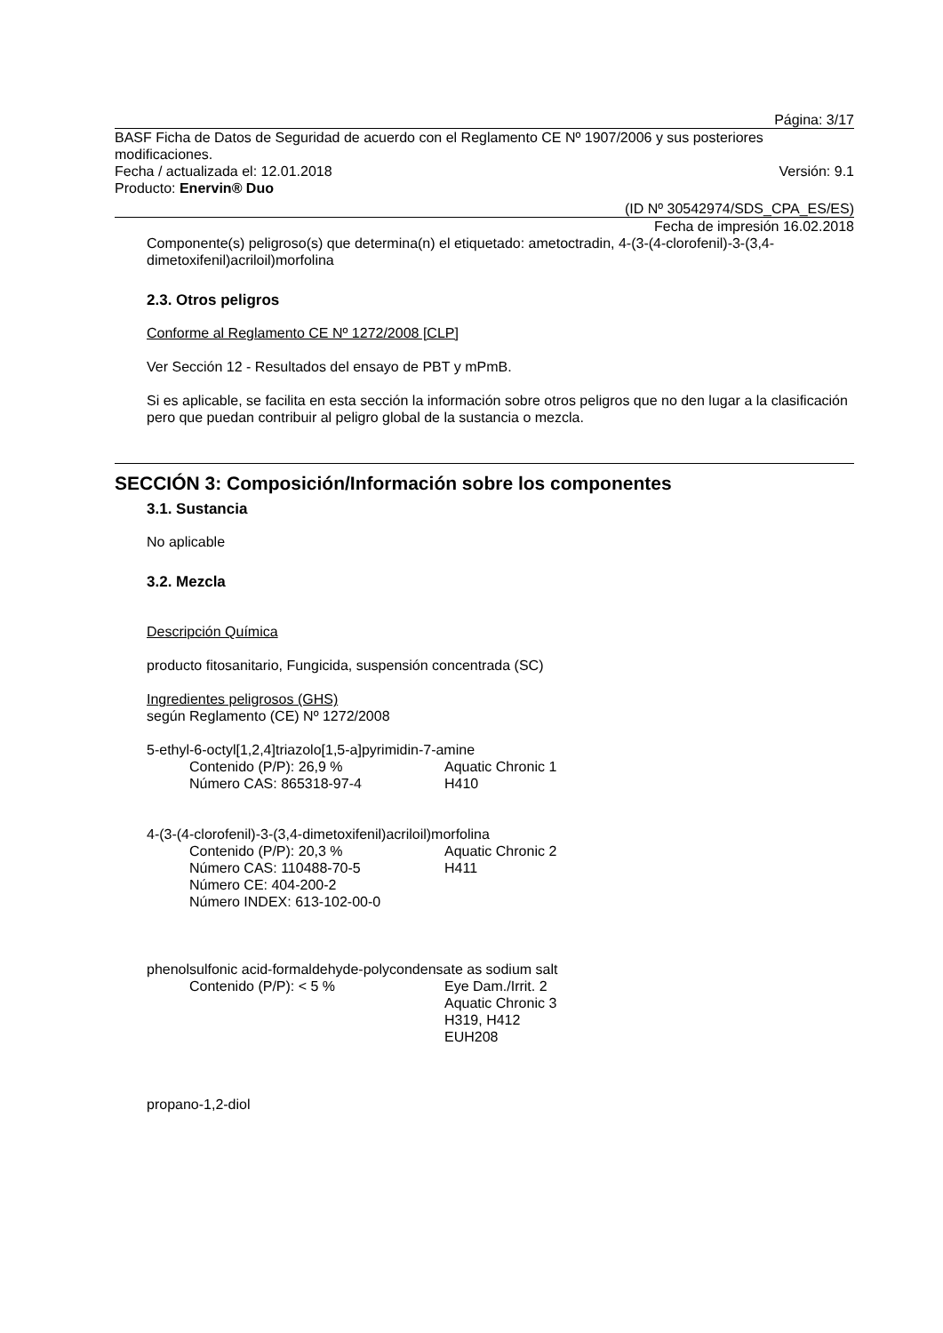Página: 3/17
BASF Ficha de Datos de Seguridad de acuerdo con el Reglamento CE Nº 1907/2006 y sus posteriores modificaciones.
Fecha / actualizada el: 12.01.2018 Versión: 9.1
Producto: Enervin® Duo
(ID Nº 30542974/SDS_CPA_ES/ES)
Fecha de impresión 16.02.2018
Componente(s) peligroso(s) que determina(n) el etiquetado: ametoctradin, 4-(3-(4-clorofenil)-3-(3,4-dimetoxifenil)acriloil)morfolina
2.3. Otros peligros
Conforme al Reglamento CE Nº 1272/2008 [CLP]
Ver Sección 12 - Resultados del ensayo de PBT y mPmB.
Si es aplicable, se facilita en esta sección la información sobre otros peligros que no den lugar a la clasificación pero que puedan contribuir al peligro global de la sustancia o mezcla.
SECCIÓN 3: Composición/Información sobre los componentes
3.1. Sustancia
No aplicable
3.2. Mezcla
Descripción Química
producto fitosanitario, Fungicida, suspensión concentrada (SC)
Ingredientes peligrosos (GHS)
según Reglamento (CE) Nº 1272/2008
5-ethyl-6-octyl[1,2,4]triazolo[1,5-a]pyrimidin-7-amine
Contenido (P/P): 26,9 %
Número CAS: 865318-97-4
Aquatic Chronic 1
H410
4-(3-(4-clorofenil)-3-(3,4-dimetoxifenil)acriloil)morfolina
Contenido (P/P): 20,3 %
Número CAS: 110488-70-5
Número CE: 404-200-2
Número INDEX: 613-102-00-0
Aquatic Chronic 2
H411
phenolsulfonic acid-formaldehyde-polycondensate as sodium salt
Contenido (P/P): < 5 % Eye Dam./Irrit. 2
Aquatic Chronic 3
H319, H412
EUH208
propano-1,2-diol